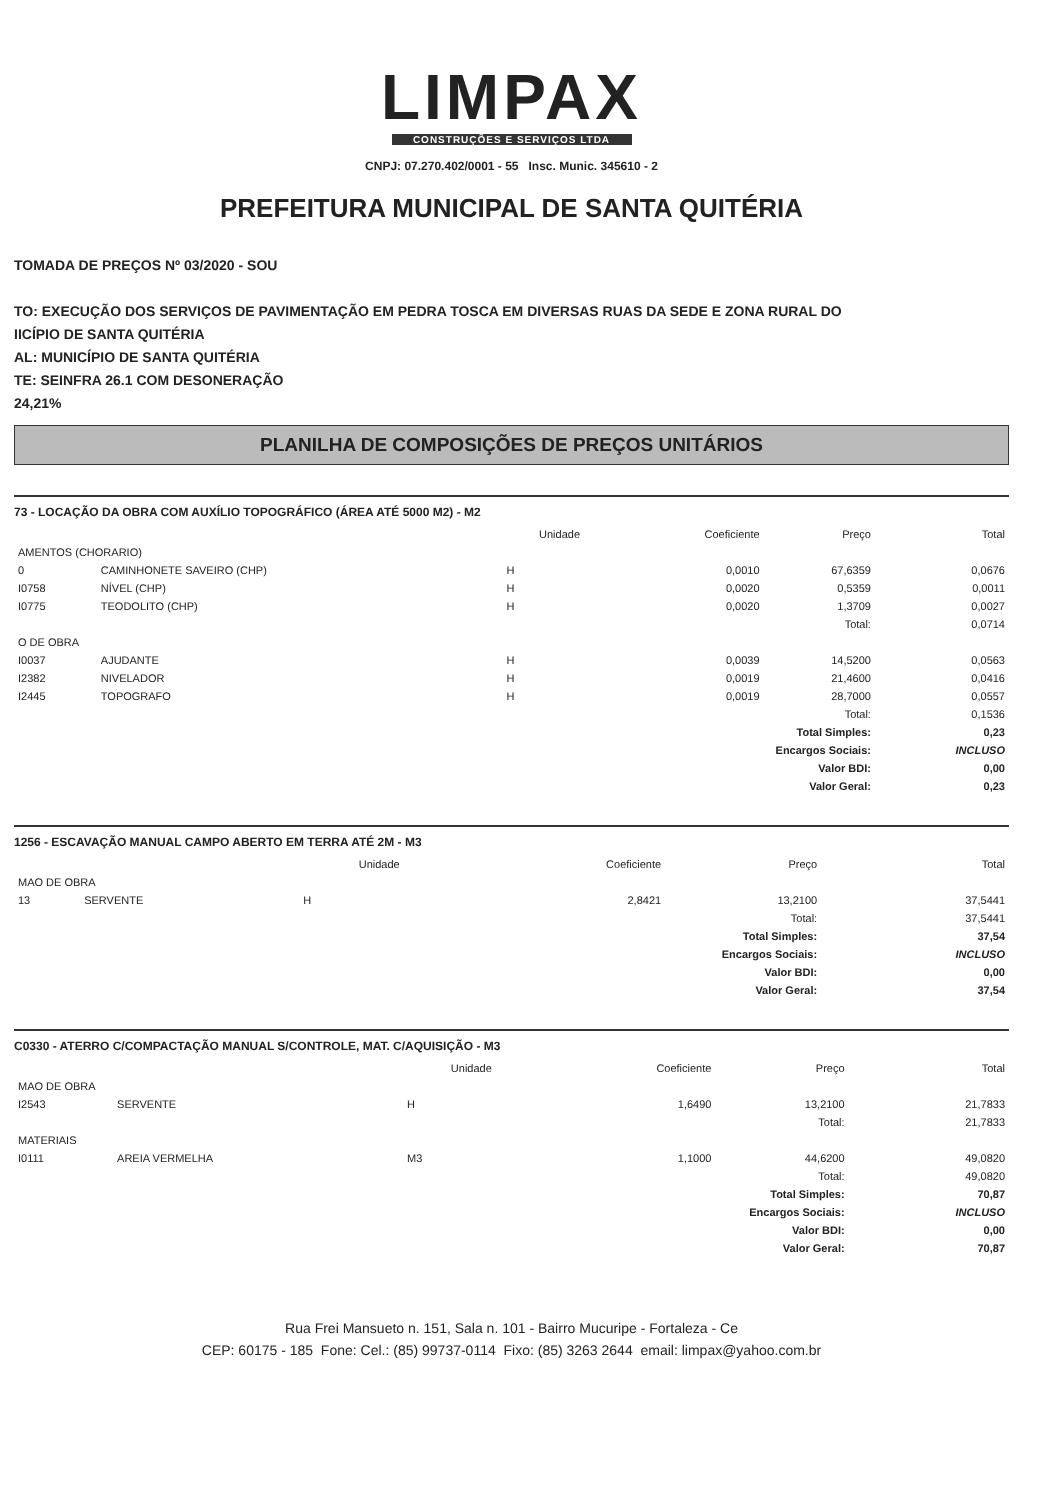LIMPAX
CONSTRUÇÕES E SERVIÇOS LTDA
CNPJ: 07.270.402/0001 - 55 Insc. Munic. 345610 - 2
PREFEITURA MUNICIPAL DE SANTA QUITÉRIA
TOMADA DE PREÇOS Nº 03/2020 - SOU
TO: EXECUÇÃO DOS SERVIÇOS DE PAVIMENTAÇÃO EM PEDRA TOSCA EM DIVERSAS RUAS DA SEDE E ZONA RURAL DO
IICÍPIO DE SANTA QUITÉRIA
AL: MUNICÍPIO DE SANTA QUITÉRIA
TE: SEINFRA 26.1 COM DESONERAÇÃO
24,21%
PLANILHA DE COMPOSIÇÕES DE PREÇOS UNITÁRIOS
73 - LOCAÇÃO DA OBRA COM AUXÍLIO TOPOGRÁFICO (ÁREA ATÉ 5000 M2) - M2
| | | Unidade | Coeficiente | Preço | Total |
| --- | --- | --- | --- | --- | --- |
| AMENTOS (CHORARIO) | | | | | |
| 0 | CAMINHONETE SAVEIRO (CHP) | H | 0,0010 | 67,6359 | 0,0676 |
| I0758 | NÍVEL (CHP) | H | 0,0020 | 0,5359 | 0,0011 |
| I0775 | TEODOLITO (CHP) | H | 0,0020 | 1,3709 | 0,0027 |
| Total: | | | | | 0,0714 |
| O DE OBRA | | | | | |
| I0037 | AJUDANTE | H | 0,0039 | 14,5200 | 0,0563 |
| I2382 | NIVELADOR | H | 0,0019 | 21,4600 | 0,0416 |
| I2445 | TOPOGRAFO | H | 0,0019 | 28,7000 | 0,0557 |
| Total: | | | | | 0,1536 |
| Total Simples: | | | | | 0,23 |
| Encargos Sociais: | | | | | INCLUSO |
| Valor BDI: | | | | | 0,00 |
| Valor Geral: | | | | | 0,23 |
1256 - ESCAVAÇÃO MANUAL CAMPO ABERTO EM TERRA ATÉ 2M - M3
| | | Unidade | Coeficiente | Preço | Total |
| --- | --- | --- | --- | --- | --- |
| MAO DE OBRA | | | | | |
| 13 | SERVENTE | H | 2,8421 | 13,2100 | 37,5441 |
| Total: | | | | | 37,5441 |
| Total Simples: | | | | | 37,54 |
| Encargos Sociais: | | | | | INCLUSO |
| Valor BDI: | | | | | 0,00 |
| Valor Geral: | | | | | 37,54 |
C0330 - ATERRO C/COMPACTAÇÃO MANUAL S/CONTROLE, MAT. C/AQUISIÇÃO - M3
| | | Unidade | Coeficiente | Preço | Total |
| --- | --- | --- | --- | --- | --- |
| MAO DE OBRA | | | | | |
| I2543 | SERVENTE | H | 1,6490 | 13,2100 | 21,7833 |
| Total: | | | | | 21,7833 |
| MATERIAIS | | | | | |
| I0111 | AREIA VERMELHA | M3 | 1,1000 | 44,6200 | 49,0820 |
| Total: | | | | | 49,0820 |
| Total Simples: | | | | | 70,87 |
| Encargos Sociais: | | | | | INCLUSO |
| Valor BDI: | | | | | 0,00 |
| Valor Geral: | | | | | 70,87 |
Rua Frei Mansueto n. 151, Sala n. 101 - Bairro Mucuripe - Fortaleza - Ce
CEP: 60175 - 185 Fone: Cel.: (85) 99737-0114 Fixo: (85) 3263 2644 email: limpax@yahoo.com.br